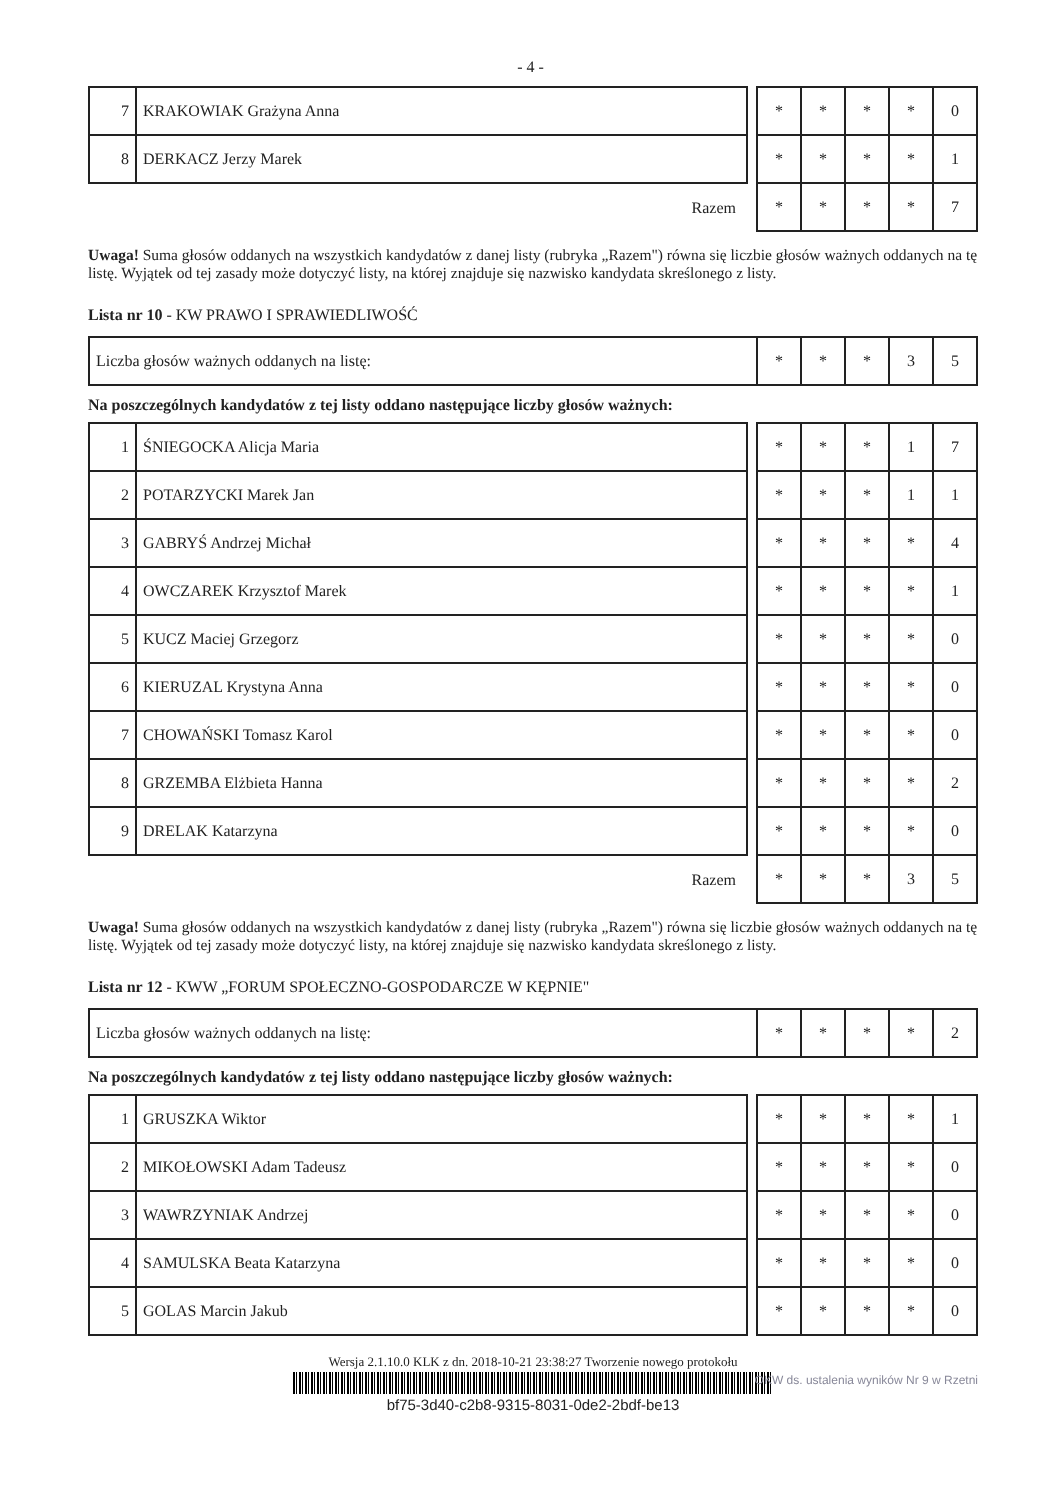- 4 -
| 7 | KRAKOWIAK Grażyna Anna | | * | * | * | * | 0 |
| 8 | DERKACZ Jerzy Marek | | * | * | * | * | 1 |
| Razem | | | * | * | * | * | 7 |
Uwaga! Suma głosów oddanych na wszystkich kandydatów z danej listy (rubryka „Razem") równa się liczbie głosów ważnych oddanych na tę listę. Wyjątek od tej zasady może dotyczyć listy, na której znajduje się nazwisko kandydata skreślonego z listy.
Lista nr 10 - KW PRAWO I SPRAWIEDLIWOŚĆ
| Liczba głosów ważnych oddanych na listę: | * | * | * | 3 | 5 |
Na poszczególnych kandydatów z tej listy oddano następujące liczby głosów ważnych:
| 1 | ŚNIEGOCKA Alicja Maria | | * | * | * | 1 | 7 |
| 2 | POTARZYCKI Marek Jan | | * | * | * | 1 | 1 |
| 3 | GABRYŚ Andrzej Michał | | * | * | * | * | 4 |
| 4 | OWCZAREK Krzysztof Marek | | * | * | * | * | 1 |
| 5 | KUCZ Maciej Grzegorz | | * | * | * | * | 0 |
| 6 | KIERUZAL Krystyna Anna | | * | * | * | * | 0 |
| 7 | CHOWAŃSKI Tomasz Karol | | * | * | * | * | 0 |
| 8 | GRZEMBA Elżbieta Hanna | | * | * | * | * | 2 |
| 9 | DRELAK Katarzyna | | * | * | * | * | 0 |
| Razem | | | * | * | * | 3 | 5 |
Uwaga! Suma głosów oddanych na wszystkich kandydatów z danej listy (rubryka „Razem") równa się liczbie głosów ważnych oddanych na tę listę. Wyjątek od tej zasady może dotyczyć listy, na której znajduje się nazwisko kandydata skreślonego z listy.
Lista nr 12 - KWW „FORUM SPOŁECZNO-GOSPODARCZE W KĘPNIE"
| Liczba głosów ważnych oddanych na listę: | * | * | * | * | 2 |
Na poszczególnych kandydatów z tej listy oddano następujące liczby głosów ważnych:
| 1 | GRUSZKA Wiktor | | * | * | * | * | 1 |
| 2 | MIKOŁOWSKI Adam Tadeusz | | * | * | * | * | 0 |
| 3 | WAWRZYNIAK Andrzej | | * | * | * | * | 0 |
| 4 | SAMULSKA Beata Katarzyna | | * | * | * | * | 0 |
| 5 | GOLAS Marcin Jakub | | * | * | * | * | 0 |
Wersja 2.1.10.0 KLK z dn. 2018-10-21 23:38:27 Tworzenie nowego protokołu
bf75-3d40-c2b8-9315-8031-0de2-2bdf-be13
OKW ds. ustalenia wyników Nr 9 w Rzetni